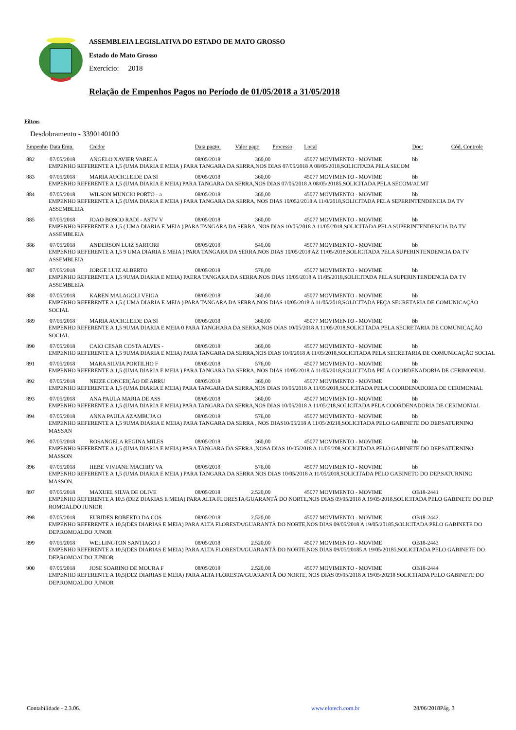ASSEMBLEIA LEGISLATIVA DO ESTADO DE MATO GROSSO
Estado do Mato Grosso
Exercício: 2018
Relação de Empenhos Pagos no Período de 01/05/2018 a 31/05/2018
Filtros
Desdobramento - 3390140100
| Empenho | Data Emp. | Credor | Data pagto. | Valor pago | Processo | Local | Doc: | Cód. Controle |
| --- | --- | --- | --- | --- | --- | --- | --- | --- |
| 882 | 07/05/2018 | ANGELO XAVIER VARELA | 08/05/2018 | 360,00 | | 45077 MOVIMENTO - MOVIME | bb | |
| | EMPENHO REFERENTE A 1,5 (UMA DIARIA E MEIA ) PARA TANGARA DA SERRA,NOS DIAS 07/05/2018 A 08/05/2018,SOLICITADA PELA SECOM | | | | | | | |
| 883 | 07/05/2018 | MARIA AUCICLEIDE DA SI | 08/05/2018 | 360,00 | | 45077 MOVIMENTO - MOVIME | bb | |
| | EMPENHO REFERENTE A 1,5 (UMA DIARIA E MEIA) PARA TANGARA DA SERRA,NOS DIAS 07/05/2018 A 08/05/20185,SOLICITADA PELA SECOM/ALMT | | | | | | | |
| 884 | 07/05/2018 | WILSON MUNCIO PORTO - a | 08/05/2018 | 360,00 | | 45077 MOVIMENTO - MOVIME | bb | |
| | EMPENHO REFERENTE A 1,5 (UMA DIARIA E MEIA ) PARA TANGARA DA SERRA, NOS DIAS 10/052/2018 A 11/0/2018,SOLICITADA PELA SEPERINTENDENCIA DA TV ASSEMBLEIA | | | | | | | |
| 885 | 07/05/2018 | JOAO BOSCO RADI - ASTV V | 08/05/2018 | 360,00 | | 45077 MOVIMENTO - MOVIME | bb | |
| | EMPENHO REFERENTE A 1,5 ( UMA DIARIA E MEIA ) PARA TANGARA DA SERRA, NOS DIAS 10/05/2018 A 11/05/2018,SOLICITADA PELA SUPERINTENDENCIA DA TV ASSEMBLEIA | | | | | | | |
| 886 | 07/05/2018 | ANDERSON LUIZ SARTORI | 08/05/2018 | 540,00 | | 45077 MOVIMENTO - MOVIME | bb | |
| | EMPENHO REFERENTE A 1,5 9 UMA DIARIA E MEIA ) PARA TANGARA DA SERRA,NOS DIAS 10/05/2018 AZ 11/05/2018,SOLICITADA PELA SUPERINTENDENCIA DA TV ASSEMBLEIA | | | | | | | |
| 887 | 07/05/2018 | JORGE LUIZ ALBERTO | 08/05/2018 | 576,00 | | 45077 MOVIMENTO - MOVIME | bb | |
| | EMPENHO REFERENTE A 1,5 9UMA DIARIA E MEIA) PAERA TANGARA DA SERRA,NOS DIAS 10/05/2018 A 11/05/2018,SOLICITADA PELA SUPERINTENDENCIA DA TV ASSEMBLEIA | | | | | | | |
| 888 | 07/05/2018 | KAREN MALAGOLI VEIGA | 08/05/2018 | 360,00 | | 45077 MOVIMENTO - MOVIME | bb | |
| | EMPENHO REFERENTE A 1,5 ( UMA DIARIA E MEIA ) PARA TANGARA DA SERRA,NOS DIAS 10/05/2018 A 11/05/2018,SOLICITADA PEÇA SECRETARIA DE COMUNICAÇÃO SOCIAL | | | | | | | |
| 889 | 07/05/2018 | MARIA AUCICLEIDE DA SI | 08/05/2018 | 360,00 | | 45077 MOVIMENTO - MOVIME | bb | |
| | EMPENHO REFERENTE A 1,5 9UMA DIARIA E MEIA 0 PARA TANGHARA DA SERRA,NOS DIAS 10/05/2018 A 11/05/2018,SOLICITADA PELA SECRETARIA DE COMUNICAÇÃO SOCIAL | | | | | | | |
| 890 | 07/05/2018 | CAIO CESAR COSTA ALVES - | 08/05/2018 | 360,00 | | 45077 MOVIMENTO - MOVIME | bb | |
| | EMPENHO REFERENTE A 1,5 9UMA DIARIA E MEIA) PARA TANGARA DA SERRA,NOS DIAS 10/0/2018 A 11/05/2018,SOLICITADA PELA SECRETARIA DE COMUNICAÇÃO SOCIAL | | | | | | | |
| 891 | 07/05/2018 | MARA SILVIA PORTILHO F | 08/05/2018 | 576,00 | | 45077 MOVIMENTO - MOVIME | bb | |
| | EMPENHO REFERENTE A 1,5 (UMA DIARIA E MEIA ) PARA TANGARA DA SERRA, NOS DIAS 10/05/2018 A 11/05/2018,SOLICITADA PELA COORDENADORIA DE CERIMONIAL | | | | | | | |
| 892 | 07/05/2018 | NEIZE CONCEIÇÃO DE ARRU | 08/05/2018 | 360,00 | | 45077 MOVIMENTO - MOVIME | bb | |
| | EMPENHO REFERENTE A 1,5 (UMA DIARIA E MEIA) PARA TANGARA DA SERRA,NOS DIAS 10/05/2018 A 11/05/2018,SOLICITADA PELA COORDENADORIA DE CERIMONIAL | | | | | | | |
| 893 | 07/05/2018 | ANA PAULA MARIA DE ASS | 08/05/2018 | 360,00 | | 45077 MOVIMENTO - MOVIME | bb | |
| | EMPENHO REFERENTE A 1,5 (UMA DIARIA E MEIA) PARA TANGARA DA SERRA,NOS DIAS 10/05/2018 A 11/05/218,SOLICITADA PELA COORDENADORIA DE CERIMONIAL | | | | | | | |
| 894 | 07/05/2018 | ANNA PAULA AZAMBUJA O | 08/05/2018 | 576,00 | | 45077 MOVIMENTO - MOVIME | bb | |
| | EMPENHO REFERENTE A 1,5 9UMA DIARIA E MEIA) PARA TANGARA DA SERRA , NOS DIAS10/05/218 A 11/05/20218,SOLICITADA PELO GABINETE DO DEP.SATURNINO MASSAN | | | | | | | |
| 895 | 07/05/2018 | ROSANGELA REGINA MILES | 08/05/2018 | 360,00 | | 45077 MOVIMENTO - MOVIME | bb | |
| | EMPENHO REFERENTE A 1,5 (UMA DIARIA E MEIA) PARA TANGARA DA SERRA ,NOSA DIAS 10/05/2018 A 11/05/208,SOLICITADA PELO GABINETE DO DEP.SATURNINO MASSON | | | | | | | |
| 896 | 07/05/2018 | HEBE VIVIANE MACHRY VA | 08/05/2018 | 576,00 | | 45077 MOVIMENTO - MOVIME | bb | |
| | EMPENHO REFERENTE A 1,5 (UMA DIARIA E MEIA ) PARA TANGARA DA SERRA NOS DIAS 10/05/2018 A 11/05/2018,SOLICITADA PELO GABINETO DO DEP.SATURNINO MASSON. | | | | | | | |
| 897 | 07/05/2018 | MAXUEL SILVA DE OLIVE | 08/05/2018 | 2.520,00 | | 45077 MOVIMENTO - MOVIME | OB18-2441 | |
| | EMPENHO REFERENTE A 10,5 (DEZ DIARIAS E MEIA) PARA ALTA FLORESTA/GUARANTÃ DO NORTE,NOS DIAS 09/05/2018 A 19/05/2018,SOLICITADA PELO GABINETE DO DEP ROMOALDO JUNIOR | | | | | | | |
| 898 | 07/05/2018 | EURIDES ROBERTO DA COS | 08/05/2018 | 2.520,00 | | 45077 MOVIMENTO - MOVIME | OB18-2442 | |
| | EMPENHO REFERENTE A 10,5(DES DIARIAS E MEIA) PARA ALTA FLORESTA/GUARANTÃ DO NORTE,NOS DIAS 09/05/2018 A 19/05/20185,SOLICITADA PELO GABINETE DO DEP.ROMOALDO JUNOR | | | | | | | |
| 899 | 07/05/2018 | WELLINGTON SANTIAGO J | 08/05/2018 | 2.520,00 | | 45077 MOVIMENTO - MOVIME | OB18-2443 | |
| | EMPENHO REFERENTE A 10,5(DES DIARIAS E MEIA) PARA ALTA FLORESTA/GUARANTÃ DO NORTE,NOS DIAS 09/05/20185 A 19/05/20185,SOLICITADA PELO GABINETE DO DEP,ROMOALDO JUNIOR | | | | | | | |
| 900 | 07/05/2018 | JOSE SOARINO DE MOURA F | 08/05/2018 | 2.520,00 | | 45077 MOVIMENTO - MOVIME | OB18-2444 | |
| | EMPENHO REFERENTE A 10,5(DEZ DIARIAS E MEIA) PARA ALTA FLORESTA/GUARANTÃ DO NORTE, NOS DIAS 09/05/2018 A 19/05/20218 SOLICITADA PELO GABINETE DO DEP.ROMOALDO JUNIOR | | | | | | | |
Contabilidade - 2.3.06. www.elotech.com.br 28/06/2018Pág. 3